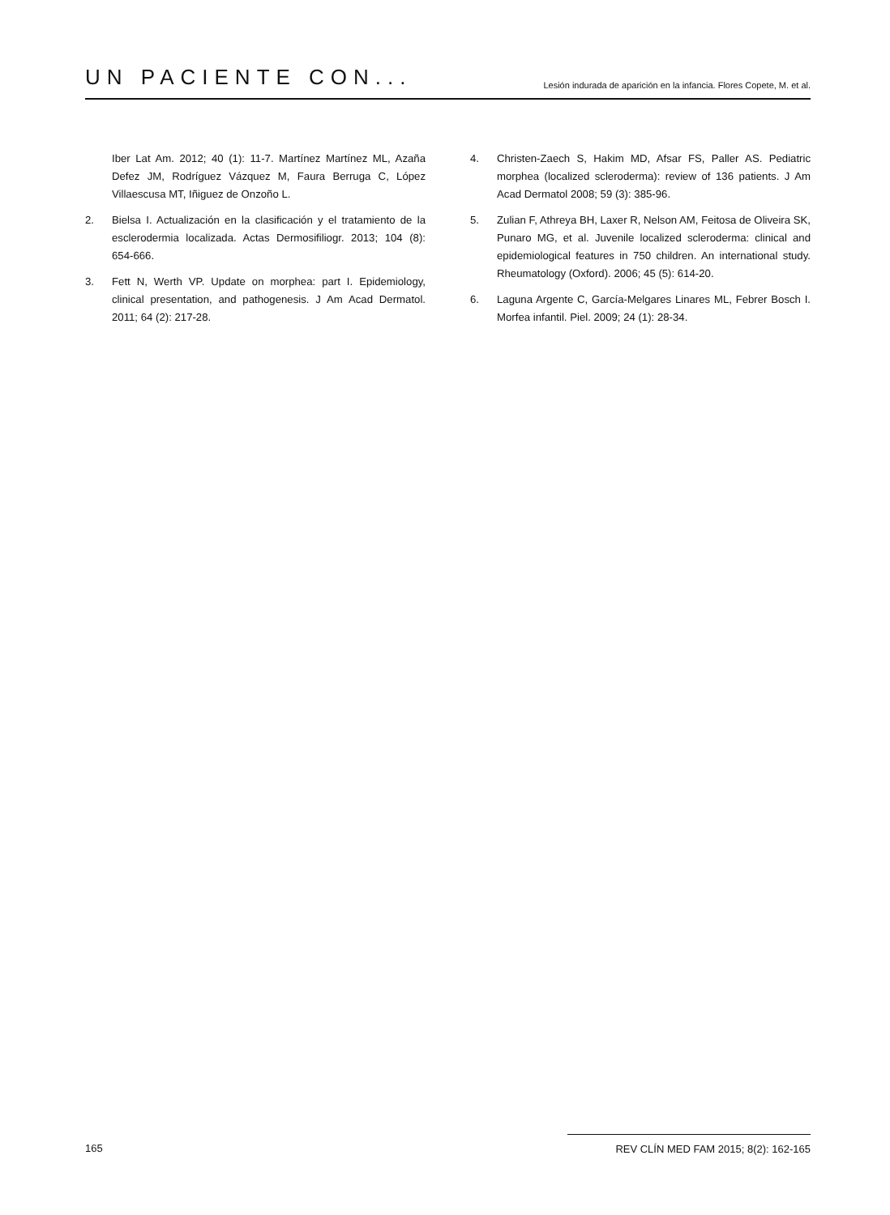UN PACIENTE CON...
Lesión indurada de aparición en la infancia. Flores Copete, M. et al.
Iber Lat Am. 2012; 40 (1): 11-7. Martínez Martínez ML, Azaña Defez JM, Rodríguez Vázquez M, Faura Berruga C, López Villaescusa MT, Iñiguez de Onzoño L.
2. Bielsa I. Actualización en la clasificación y el tratamiento de la esclerodermia localizada. Actas Dermosifiliogr. 2013; 104 (8): 654-666.
3. Fett N, Werth VP. Update on morphea: part I. Epidemiology, clinical presentation, and pathogenesis. J Am Acad Dermatol. 2011; 64 (2): 217-28.
4. Christen-Zaech S, Hakim MD, Afsar FS, Paller AS. Pediatric morphea (localized scleroderma): review of 136 patients. J Am Acad Dermatol 2008; 59 (3): 385-96.
5. Zulian F, Athreya BH, Laxer R, Nelson AM, Feitosa de Oliveira SK, Punaro MG, et al. Juvenile localized scleroderma: clinical and epidemiological features in 750 children. An international study. Rheumatology (Oxford). 2006; 45 (5): 614-20.
6. Laguna Argente C, García-Melgares Linares ML, Febrer Bosch I. Morfea infantil. Piel. 2009; 24 (1): 28-34.
165 REV CLÍN MED FAM 2015; 8(2): 162-165